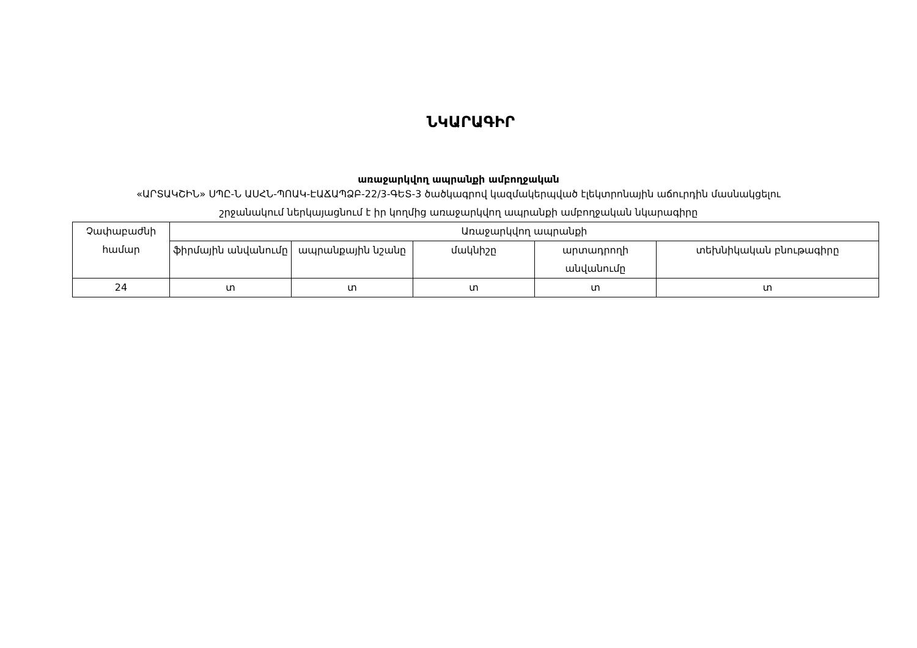ՆԿԱՐԱԳԻՐ
առաջարկվող ապրանքի ամբողջական
«ԱՐՏԱԿՇԻՆ» ՍՊԸ-Ն ԱՍՀՆ-ՊՈԱԿ-ԷԱՃԱՊՁԲ-22/3-ԳԵՏ-3 ծածկագրով կազմակերպված էլեկտրոնային աճուրդին մասնակցելու
շրջանակում ներկայացնում է իր կողմից առաջարկվող ապրանքի ամբողջական նկարագիրը
| Չափաբաժնի համար | Առաջարկվող ապրանքի | | | | |
| --- | --- | --- | --- | --- | --- |
| | ֆիրմային անվանումը | ապրանքային նշանը | մակնիշը | արտադրողի անվանումը | տեխնիկական բնութագիրը |
| 24 | տ | տ | տ | տ | տ |